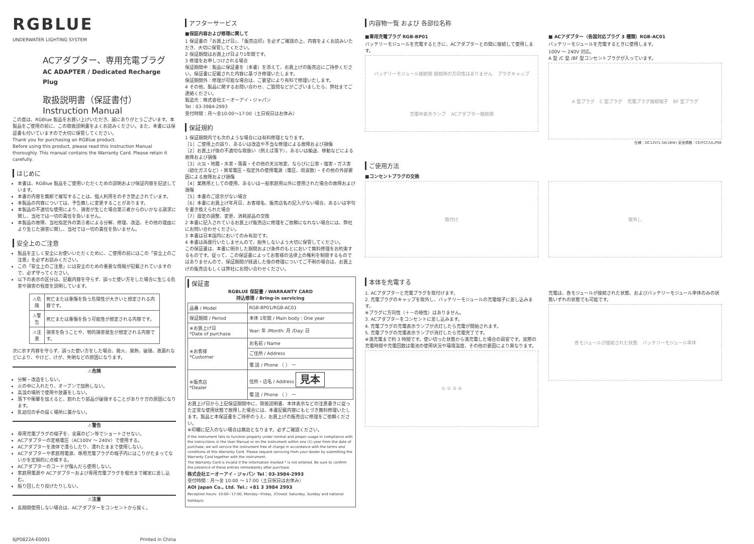RGBLUE
UNDERWATER LIGHTING SYSTEM
ACアダプター、専用充電プラグ
AC ADAPTER / Dedicated Recharge Plug
取扱説明書（保証書付）
Instruction Manual
この度は、RGBlue 製品をお買い上げいただき、誠にありがとうございます。本製品をご使用の前に、この取扱説明書をよくお読みください。また、本書には保証書も付いていますので大切に保管してください。
Thank you for purchasing an RGBlue product.
Before using this product, please read this Instruction Manual thoroughly. This manual contains the Warranty Card. Please retain it carefully.
はじめに
本書は、RGBlue 製品をご使用いただくための説明および保証内容を記述しています。
本書の内容を無断で複写することは、個人利用をのぞき禁止されています。
本製品の内容については、予告無しに変更することがあります。
本製品の不適切な使用により、損害が生じた場合第三者からのいかなる請求に関し、当社では一切の責任を負いません。
本製品の故障、当社指定外の第三者による分解、修理、改造、その他の理由により生じた損害に関し、当社では一切の責任を負いません。
安全上のご注意
製品を正しく安全にお使いいただくために、ご使用の前にはこの「安全上のご注意」を必ずお読みください。
この「安全上のご注意」には安全のための重要な情報が記載されていますので、必ず守ってください。
以下の表示の区分は、記載内容を守らず、誤った使い方をした場合に生じる危害や損害の程度を説明しています。
| ⚠危険 | 死亡または重傷を負う危険性が大きいと想定される内容です。 |
| ⚠警告 | 死亡または重傷を負う可能性が想定される内容です。 |
| ⚠注意 | 損害を負うことや、物的損害発生が想定される内容です。 |
次に示す内容を守らず、誤った使い方をした場合、発火、発熱、破損、液漏れなどにより、やけど、けが、失明などの原因になります。
⚠危険
分解・改造をしない。
火の中に入れたり、オーブンで加熱しない。
高温の場所で使用や放置をしない。
落下や衝撃を加えると、割れたり部品が破損することがありケガの原因になります。
乳幼児の手の届く場所に置かない。
⚠警告
専用充電プラグの端子を、金属のピン等でショートさせない。
ACアダプターの定格電圧（AC100V ～ 240V）で使用する。
ACアダプターを液体で濡らしたり、濡れたままで使用しない。
ACアダプターや家庭用電源、専用充電プラグの端子内にほこりがたまってないかを定期的に点検する。
ACアダプターのコードが傷んだら使用しない。
家庭用電源や ACアダプターおよび専用充電プラグを根元まで確実に差し込む。
振り回したり投げたりしない。
⚠注意
長期間使用しない場合は、ACアダプターをコンセントから抜く。
6JP0822A-E0001 Printed in China
アフターサービス
■保証内容および修理に関して
1 保証書の「お買上げ日」、「販売店印」を必ずご確認の上、内容をよくお読みいただき、大切に保管してください。
2 保証期間はお買上げ日より1年間です。
3 修理をお申しつけされる場合
保証期間中：製品に保証書を（本書）を添えて、お買上げの販売店にご持参ください。保証書に記載された内容に基づき修理いたします。
保証期間外：修理が可能な場合は、ご要望により有料で修理いたします。
4 その他、製品に関するお問い合わせ、ご質問などがございましたら、弊社までご連絡ください。
製造元：株式会社エーオーアイ・ジャパン
Tel：03-3984-2993
受付時間：月～金10:00～17:00（土日祝日はお休み）
保証規約
1 保証期間内でも次のような場合には有料修理となります。
［1］ご使用上の誤り、あるいは改造や不当な修理による故障および損傷
［2］お買上げ後の不適切な取扱い（例えば落下）、あるいは輸送、移動などによる故障および損傷
［3］火災・地震・水害・落雷・その他の天災地変、ならびに公害・塩害・ガス害（硫化ガスなど）・異常電圧・指定外の使用電源（電圧、周波数）・その他の外部要因による故障および損傷
［4］業務用としての使用、あるいは一般家庭用以外に使用された場合の故障および損傷
［5］本書のご提示がない場合
［6］本書にお買上げ年月日、お客様名、販売店名の記入がない場合、あるいは字句を書き換えられた場合
［7］設定の調整、変更、消耗部品の交換
2 本書に記入されているお買上げ販売店に修理をご依頼になれない場合には、弊社にお問い合わせください。
3 本書は日本国内においてのみ有効です。
4 本書は再発行いたしませんので、紛失しないよう大切に保管してください。
この保証書は、本書に明示した期間および条件のもとにおいて無料修理をお約束するものです。従って、この保証書によってお客様の法律上の権利を制限するものではありませんので、保証期間が経過した後の修理についてご不明の場合は、お買上げの販売店もしくは弊社にお問い合わせください。
保証書
RGBLUE 保証書 / WARRANTY CARD
持込修理 / Bring-in servicing
| 品番 / Model | RGB-BP01/RGB-AC01 |
| 保証期間 / Period | 本体 1年間 / Main body : One year |
| ※お買上げ日 *Date of purchase | Year: 年 /Month: 月 /Day: 日 |
| ※お客様 *Customer | お名前 / Name |
| | ご住所 / Address |
| | 電 話 / Phone （ ） ー |
| ※販売店 *Dealer | 住所・店名 / Address 見本 |
| | 電 話 / Phone （ ） ー |
お買上げ日から上記保証期間中に、取扱説明書、本体表示などの注意書きに従った正常な使用状態で故障した場合には、本書記載内容にもとづき無料修理いたします。製品と本保証書をご持参のうえ、お買上げの販売店に修理をご依頼ください。
※印欄に記入のない場合は無効となります。必ずご確認ください。
If the instrument fails to function properly under normal and proper usage in compliance with the instructions in the User Manual or on the instrument within one (1) year from the date of purchase, we will service the instrument free of charge in accordance with the terms and conditions of this Warranty Card. Please request servicing from your dealer by submitting the Warranty Card together with the instrument.
The Warranty Card is invalid if the information marked * is not entered. Be sure to confirm the presence of these entries immediately after purchase.
株式会社エーオーアイ・ジャパン Tel：03-3984-2993
受付時間：月～金 10:00 ～ 17:00（土日祝日はお休み）
AOI Japan Co., Ltd. Tel.: +81 3 3984 2993
Reception hours: 10:00~17:00, Monday~Friday, (Closed: Saturday, Sunday and national holidays)
内容物一覧 および 各部位名称
■専用充電プラグ RGB-BP01
バッテリーモジュールを充電するときに、ACアダプターとの間に接続して使用します。
バッテリーモジュール接続側 接続時の方向性はありません プラグキャップ 充電中表示ランプ ACアダプター接続側
■ ACアダプター（各国対応プラグ 3 種類）RGB-AC01
バッテリーモジュールを充電するときに使用します。
100V ～ 240V 対応。
A 型 /C 型 /BF 型コンセントプラグが入っています。
A 型プラグ C 型プラグ 充電プラグ接続端子 BF 型プラグ
仕様：DC12V/1.5A(18W) 安全規格：CE/FCC/UL/PSE
ご使用方法
■コンセントプラグの交換
取付け 取外し
本体を充電する
1. ACアダプターと充電プラグを取付けます。
2. 充電プラグのキャップを取外し、バッテリーモジュールの充電端子に差し込みます。
※プラグに方向性（＋－の極性）はありません。
3. ACアダプターをコンセントに差し込みます。
4. 充電プラグの充電表示ランプが点灯したら充電が開始されます。
5. 充電プラグの充電表示ランプが消灯したら充電完了です。
※満充電まで約 3 時間です。使い切った状態から満充電した場合の目安です。実際の充電時間や充電回数は電池の使用状況や環境温度、その他の要因により異なります。
① ② ③ ④
充電は、各モジュールが接続された状態、およびバッテリーモジュール単体のみの状態いずれの状態でも可能です。
各モジュールが接続された状態 バッテリーモジュール単体